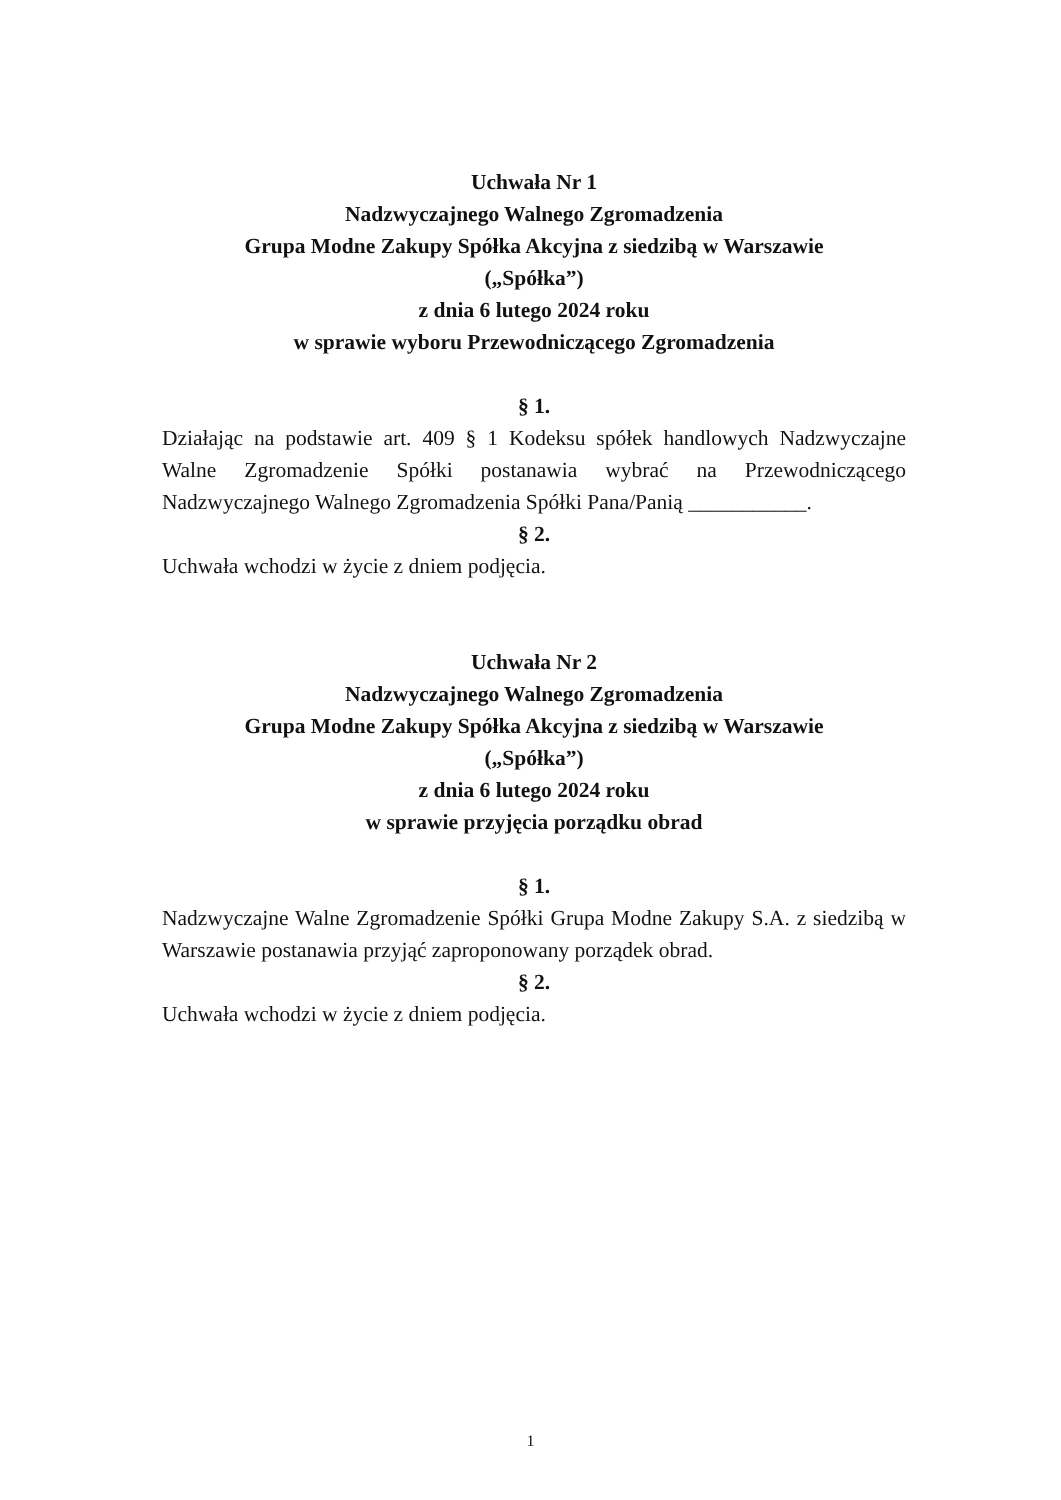Uchwała Nr 1
Nadzwyczajnego Walnego Zgromadzenia
Grupa Modne Zakupy Spółka Akcyjna z siedzibą w Warszawie
(„Spółka”)
z dnia 6 lutego 2024 roku
w sprawie wyboru Przewodniczącego Zgromadzenia
§ 1.
Działając na podstawie art. 409 § 1 Kodeksu spółek handlowych Nadzwyczajne Walne Zgromadzenie Spółki postanawia wybrać na Przewodniczącego Nadzwyczajnego Walnego Zgromadzenia Spółki Pana/Panią ___________.
§ 2.
Uchwała wchodzi w życie z dniem podjęcia.
Uchwała Nr 2
Nadzwyczajnego Walnego Zgromadzenia
Grupa Modne Zakupy Spółka Akcyjna z siedzibą w Warszawie
(„Spółka”)
z dnia 6 lutego 2024 roku
w sprawie przyjęcia porządku obrad
§ 1.
Nadzwyczajne Walne Zgromadzenie Spółki Grupa Modne Zakupy S.A. z siedzibą w Warszawie postanawia przyjąć zaproponowany porządek obrad.
§ 2.
Uchwała wchodzi w życie z dniem podjęcia.
1